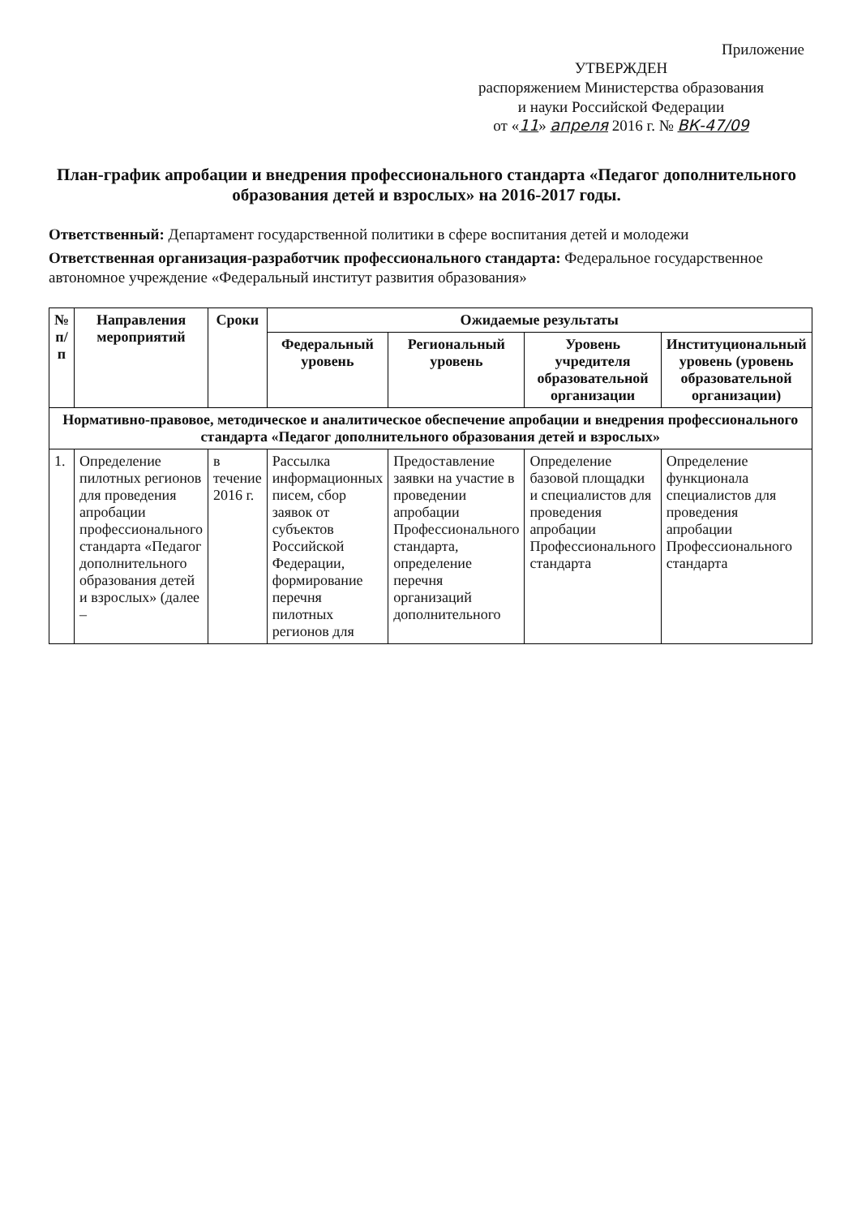Приложение
УТВЕРЖДЕН
распоряжением Министерства образования
и науки Российской Федерации
от «11» апреля 2016 г. № ВК-47/09
План-график апробации и внедрения профессионального стандарта «Педагог дополнительного образования детей и взрослых» на 2016-2017 годы.
Ответственный: Департамент государственной политики в сфере воспитания детей и молодежи
Ответственная организация-разработчик профессионального стандарта: Федеральное государственное автономное учреждение «Федеральный институт развития образования»
| № п/п | Направления мероприятий | Сроки | Ожидаемые результаты | | | |
| --- | --- | --- | --- | --- | --- | --- |
| | | | Федеральный уровень | Региональный уровень | Уровень учредителя образовательной организации | Институциональный уровень (уровень образовательной организации) |
| Нормативно-правовое, методическое и аналитическое обеспечение апробации и внедрения профессионального стандарта «Педагог дополнительного образования детей и взрослых» | | | | | | |
| 1. | Определение пилотных регионов для проведения апробации профессионального стандарта «Педагог дополнительного образования детей и взрослых» (далее – | в течение 2016 г. | Рассылка информационных писем, сбор заявок от субъектов Российской Федерации, формирование перечня пилотных регионов для | Предоставление заявки на участие в проведении апробации Профессионального стандарта, определение перечня организаций дополнительного | Определение базовой площадки и специалистов для проведения апробации Профессионального стандарта | Определение функционала специалистов для проведения апробации Профессионального стандарта |